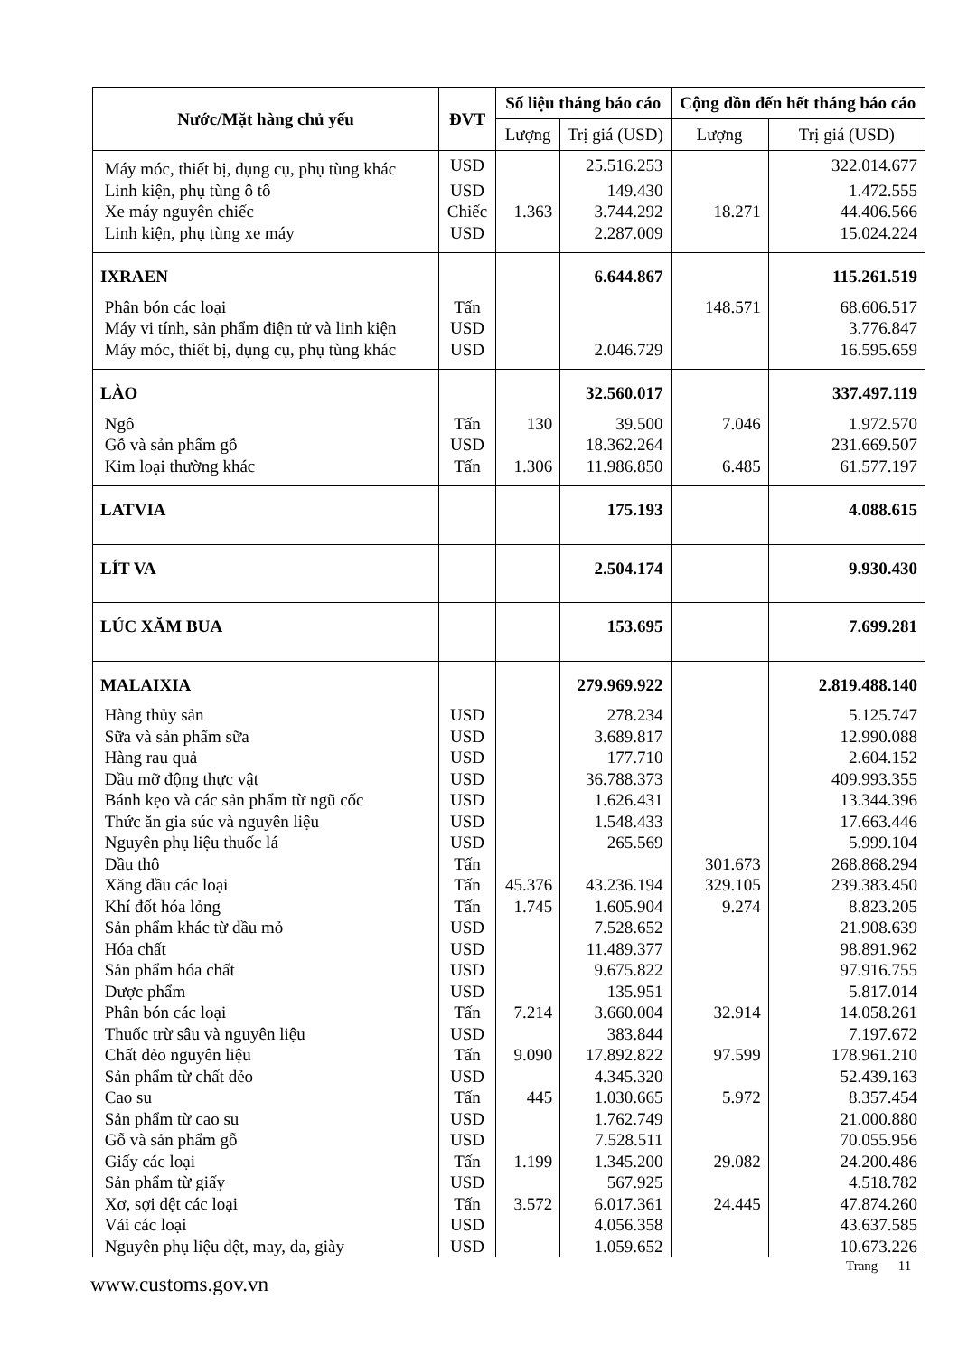| Nước/Mặt hàng chủ yếu | ĐVT | Số liệu tháng báo cáo | | Cộng dồn đến hết tháng báo cáo | |
| --- | --- | --- | --- | --- | --- |
| | | Lượng | Trị giá (USD) | Lượng | Trị giá (USD) |
| Máy móc, thiết bị, dụng cụ, phụ tùng khác | USD | | 25.516.253 | | 322.014.677 |
| Linh kiện, phụ tùng ô tô | USD | | 149.430 | | 1.472.555 |
| Xe máy nguyên chiếc | Chiếc | 1.363 | 3.744.292 | 18.271 | 44.406.566 |
| Linh kiện, phụ tùng xe máy | USD | | 2.287.009 | | 15.024.224 |
| IXRAEN | | | 6.644.867 | | 115.261.519 |
| Phân bón các loại | Tấn | | | 148.571 | 68.606.517 |
| Máy vi tính, sản phẩm điện tử và linh kiện | USD | | | | 3.776.847 |
| Máy móc, thiết bị, dụng cụ, phụ tùng khác | USD | | 2.046.729 | | 16.595.659 |
| LÀO | | | 32.560.017 | | 337.497.119 |
| Ngô | Tấn | 130 | 39.500 | 7.046 | 1.972.570 |
| Gỗ và sản phẩm gỗ | USD | | 18.362.264 | | 231.669.507 |
| Kim loại thường khác | Tấn | 1.306 | 11.986.850 | 6.485 | 61.577.197 |
| LATVIA | | | 175.193 | | 4.088.615 |
| LÍT VA | | | 2.504.174 | | 9.930.430 |
| LÚC XĂM BUA | | | 153.695 | | 7.699.281 |
| MALAIXIA | | | 279.969.922 | | 2.819.488.140 |
| Hàng thủy sản | USD | | 278.234 | | 5.125.747 |
| Sữa và sản phẩm sữa | USD | | 3.689.817 | | 12.990.088 |
| Hàng rau quả | USD | | 177.710 | | 2.604.152 |
| Dầu mỡ động thực vật | USD | | 36.788.373 | | 409.993.355 |
| Bánh kẹo và các sản phẩm từ ngũ cốc | USD | | 1.626.431 | | 13.344.396 |
| Thức ăn gia súc và nguyên liệu | USD | | 1.548.433 | | 17.663.446 |
| Nguyên phụ liệu thuốc lá | USD | | 265.569 | | 5.999.104 |
| Dầu thô | Tấn | | | 301.673 | 268.868.294 |
| Xăng dầu các loại | Tấn | 45.376 | 43.236.194 | 329.105 | 239.383.450 |
| Khí đốt hóa lỏng | Tấn | 1.745 | 1.605.904 | 9.274 | 8.823.205 |
| Sản phẩm khác từ dầu mỏ | USD | | 7.528.652 | | 21.908.639 |
| Hóa chất | USD | | 11.489.377 | | 98.891.962 |
| Sản phẩm hóa chất | USD | | 9.675.822 | | 97.916.755 |
| Dược phẩm | USD | | 135.951 | | 5.817.014 |
| Phân bón các loại | Tấn | 7.214 | 3.660.004 | 32.914 | 14.058.261 |
| Thuốc trừ sâu và nguyên liệu | USD | | 383.844 | | 7.197.672 |
| Chất dẻo nguyên liệu | Tấn | 9.090 | 17.892.822 | 97.599 | 178.961.210 |
| Sản phẩm từ chất dẻo | USD | | 4.345.320 | | 52.439.163 |
| Cao su | Tấn | 445 | 1.030.665 | 5.972 | 8.357.454 |
| Sản phẩm từ cao su | USD | | 1.762.749 | | 21.000.880 |
| Gỗ và sản phẩm gỗ | USD | | 7.528.511 | | 70.055.956 |
| Giấy các loại | Tấn | 1.199 | 1.345.200 | 29.082 | 24.200.486 |
| Sản phẩm từ giấy | USD | | 567.925 | | 4.518.782 |
| Xơ, sợi dệt các loại | Tấn | 3.572 | 6.017.361 | 24.445 | 47.874.260 |
| Vải các loại | USD | | 4.056.358 | | 43.637.585 |
| Nguyên phụ liệu dệt, may, da, giày | USD | | 1.059.652 | | 10.673.226 |
Trang 11
www.customs.gov.vn